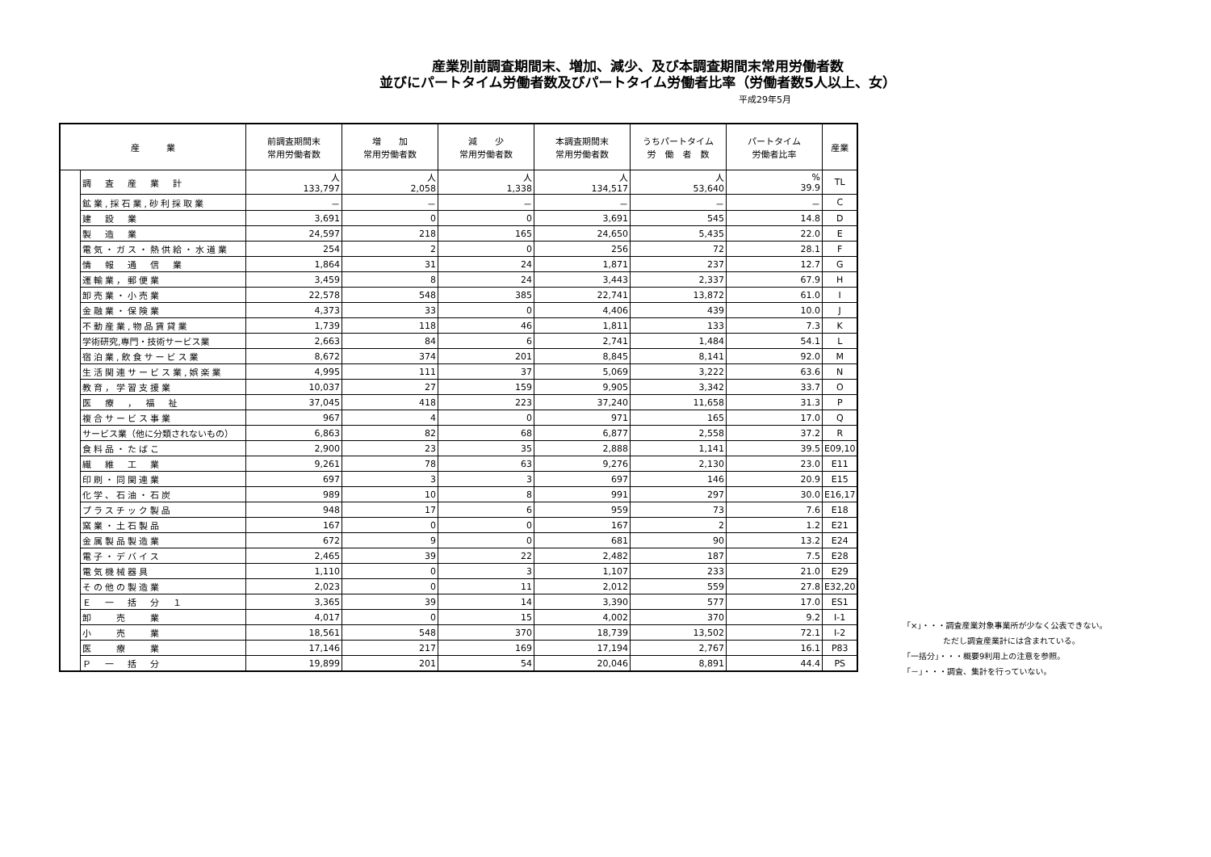産業別前調査期間末、増加、減少、及び本調査期間末常用労働者数
並びにパートタイム労働者数及びパートタイム労働者比率（労働者数5人以上、女）
平成29年5月
| 産 業 | | 前調査期間末 常用労働者数 | 増 加 常用労働者数 | 減 少 常用労働者数 | 本調査期間末 常用労働者数 | うちパートタイム 労 働 者 数 | パートタイム 労働者比率 | 産業 |
| --- | --- | --- | --- | --- | --- | --- | --- | --- |
| | 調 査 産 業 計 | 人 133,797 | 人 2,058 | 人 1,338 | 人 134,517 | 人 53,640 | % 39.9 | TL |
| | 鉱業,採石業,砂利採取業 | － | － | － | － | － | － | C |
| | 建 設 業 | 3,691 | 0 | 0 | 3,691 | 545 | 14.8 | D |
| | 製 造 業 | 24,597 | 218 | 165 | 24,650 | 5,435 | 22.0 | E |
| | 電気・ガス・熱供給・水道業 | 254 | 2 | 0 | 256 | 72 | 28.1 | F |
| | 情 報 通 信 業 | 1,864 | 31 | 24 | 1,871 | 237 | 12.7 | G |
| | 運輸業，郵便業 | 3,459 | 8 | 24 | 3,443 | 2,337 | 67.9 | H |
| | 卸売業・小売業 | 22,578 | 548 | 385 | 22,741 | 13,872 | 61.0 | I |
| | 金融業・保険業 | 4,373 | 33 | 0 | 4,406 | 439 | 10.0 | J |
| | 不動産業,物品賃貸業 | 1,739 | 118 | 46 | 1,811 | 133 | 7.3 | K |
| | 学術研究,専門・技術サービス業 | 2,663 | 84 | 6 | 2,741 | 1,484 | 54.1 | L |
| | 宿泊業,飲食サービス業 | 8,672 | 374 | 201 | 8,845 | 8,141 | 92.0 | M |
| | 生活関連サービス業,娯楽業 | 4,995 | 111 | 37 | 5,069 | 3,222 | 63.6 | N |
| | 教育，学習支援業 | 10,037 | 27 | 159 | 9,905 | 3,342 | 33.7 | O |
| | 医 療 ， 福 祉 | 37,045 | 418 | 223 | 37,240 | 11,658 | 31.3 | P |
| | 複合サービス事業 | 967 | 4 | 0 | 971 | 165 | 17.0 | Q |
| | サービス業（他に分類されないもの） | 6,863 | 82 | 68 | 6,877 | 2,558 | 37.2 | R |
| | 食料品・たばこ | 2,900 | 23 | 35 | 2,888 | 1,141 | 39.5 | E09,10 |
| | 繊 維 工 業 | 9,261 | 78 | 63 | 9,276 | 2,130 | 23.0 | E11 |
| | 印刷・同関連業 | 697 | 3 | 3 | 697 | 146 | 20.9 | E15 |
| | 化学、石油・石炭 | 989 | 10 | 8 | 991 | 297 | 30.0 | E16,17 |
| | プラスチック製品 | 948 | 17 | 6 | 959 | 73 | 7.6 | E18 |
| | 窯業・土石製品 | 167 | 0 | 0 | 167 | 2 | 1.2 | E21 |
| | 金属製品製造業 | 672 | 9 | 0 | 681 | 90 | 13.2 | E24 |
| | 電子・デバイス | 2,465 | 39 | 22 | 2,482 | 187 | 7.5 | E28 |
| | 電気機械器具 | 1,110 | 0 | 3 | 1,107 | 233 | 21.0 | E29 |
| | その他の製造業 | 2,023 | 0 | 11 | 2,012 | 559 | 27.8 | E32,20 |
| | Ｅ 一 括 分 １ | 3,365 | 39 | 14 | 3,390 | 577 | 17.0 | ES1 |
| | 卸 売 業 | 4,017 | 0 | 15 | 4,002 | 370 | 9.2 | I-1 |
| | 小 売 業 | 18,561 | 548 | 370 | 18,739 | 13,502 | 72.1 | I-2 |
| | 医 療 業 | 17,146 | 217 | 169 | 17,194 | 2,767 | 16.1 | P83 |
| | Ｐ 一 括 分 | 19,899 | 201 | 54 | 20,046 | 8,891 | 44.4 | PS |
「×」・・・調査産業対象事業所が少なく公表できない。
　　　　　ただし調査産業計には含まれている。
「一括分」・・・概要9利用上の注意を参照。
「－」・・・調査、集計を行っていない。